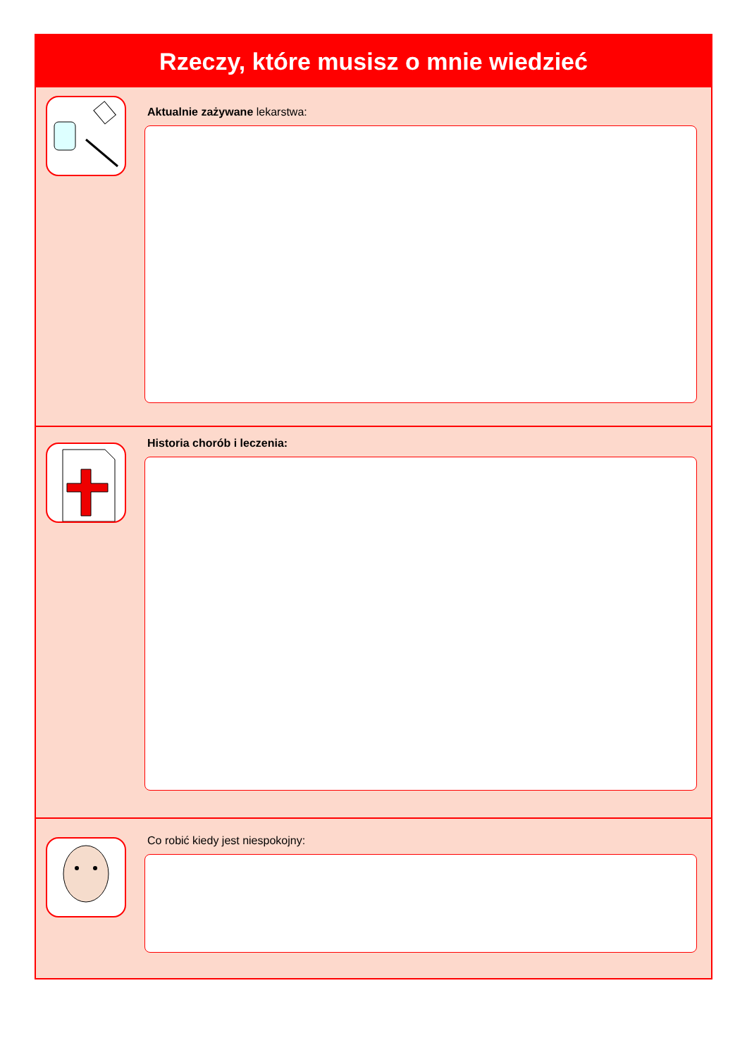Rzeczy, które musisz o mnie wiedzieć
Aktualnie zażywane lekarstwa:
Historia chorób i leczenia:
Co robić kiedy jest niespokojny: